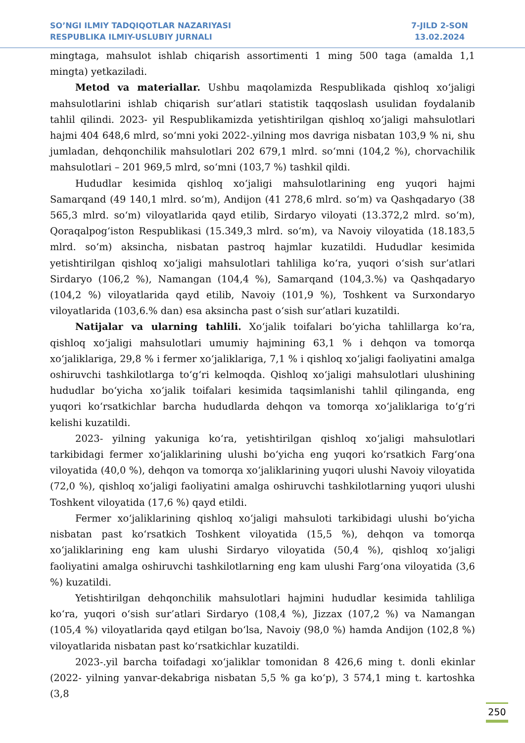SO’NGI ILMIY TADQIQOTLAR NAZARIYASI
RESPUBLIKA ILMIY-USLUBIY JURNALI
7-JILD 2-SON
13.02.2024
mingtaga, mahsulot ishlab chiqarish assortimenti 1 ming 500 taga (amalda 1,1 mingta) yetkaziladi.
Metod va materiallar. Ushbu maqolamizda Respublikada qishloq xoʻjaligi mahsulotlarini ishlab chiqarish sur’atlari statistik taqqoslash usulidan foydalanib tahlil qilindi. 2023- yil Respublikamizda yetishtirilgan qishloq xoʻjaligi mahsulotlari hajmi 404 648,6 mlrd, soʻmni yoki 2022-.yilning mos davriga nisbatan 103,9 % ni, shu jumladan, dehqonchilik mahsulotlari 202 679,1 mlrd. soʻmni (104,2 %), chorvachilik mahsulotlari – 201 969,5 mlrd, soʻmni (103,7 %) tashkil qildi.
Hududlar kesimida qishloq xoʻjaligi mahsulotlarining eng yuqori hajmi Samarqand (49 140,1 mlrd. soʻm), Andijon (41 278,6 mlrd. soʻm) va Qashqadaryo (38 565,3 mlrd. soʻm) viloyatlarida qayd etilib, Sirdaryo viloyati (13.372,2 mlrd. soʻm), Qoraqalpogʻiston Respublikasi (15.349,3 mlrd. soʻm), va Navoiy viloyatida (18.183,5 mlrd. soʻm) aksincha, nisbatan pastroq hajmlar kuzatildi. Hududlar kesimida yetishtirilgan qishloq xoʻjaligi mahsulotlari tahliliga koʻra, yuqori oʻsish sur’atlari Sirdaryo (106,2 %), Namangan (104,4 %), Samarqand (104,3.%) va Qashqadaryo (104,2 %) viloyatlarida qayd etilib, Navoiy (101,9 %), Toshkent va Surxondaryo viloyatlarida (103,6.% dan) esa aksincha past oʻsish sur’atlari kuzatildi.
Natijalar va ularning tahlili. Xoʻjalik toifalari boʻyicha tahlillarga koʻra, qishloq xoʻjaligi mahsulotlari umumiy hajmining 63,1 % i dehqon va tomorqa xoʻjaliklariga, 29,8 % i fermer xoʻjaliklariga, 7,1 % i qishloq xoʻjaligi faoliyatini amalga oshiruvchi tashkilotlarga toʻgʻri kelmoqda. Qishloq xoʻjaligi mahsulotlari ulushining hududlar boʻyicha xoʻjalik toifalari kesimida taqsimlanishi tahlil qilinganda, eng yuqori koʻrsatkichlar barcha hududlarda dehqon va tomorqa xoʻjaliklariga toʻgʻri kelishi kuzatildi.
2023- yilning yakuniga koʻra, yetishtirilgan qishloq xoʻjaligi mahsulotlari tarkibidagi fermer xoʻjaliklarining ulushi boʻyicha eng yuqori koʻrsatkich Fargʻona viloyatida (40,0 %), dehqon va tomorqa xoʻjaliklarining yuqori ulushi Navoiy viloyatida (72,0 %), qishloq xoʻjaligi faoliyatini amalga oshiruvchi tashkilotlarning yuqori ulushi Toshkent viloyatida (17,6 %) qayd etildi.
Fermer xoʻjaliklarining qishloq xoʻjaligi mahsuloti tarkibidagi ulushi boʻyicha nisbatan past koʻrsatkich Toshkent viloyatida (15,5 %), dehqon va tomorqa xoʻjaliklarining eng kam ulushi Sirdaryo viloyatida (50,4 %), qishloq xoʻjaligi faoliyatini amalga oshiruvchi tashkilotlarning eng kam ulushi Fargʻona viloyatida (3,6 %) kuzatildi.
Yetishtirilgan dehqonchilik mahsulotlari hajmini hududlar kesimida tahliliga koʻra, yuqori oʻsish sur’atlari Sirdaryo (108,4 %), Jizzax (107,2 %) va Namangan (105,4 %) viloyatlarida qayd etilgan boʻlsa, Navoiy (98,0 %) hamda Andijon (102,8 %) viloyatlarida nisbatan past koʻrsatkichlar kuzatildi.
2023-.yil barcha toifadagi xoʻjaliklar tomonidan 8 426,6 ming t. donli ekinlar (2022- yilning yanvar-dekabriga nisbatan 5,5 % ga koʻp), 3 574,1 ming t. kartoshka (3,8
250